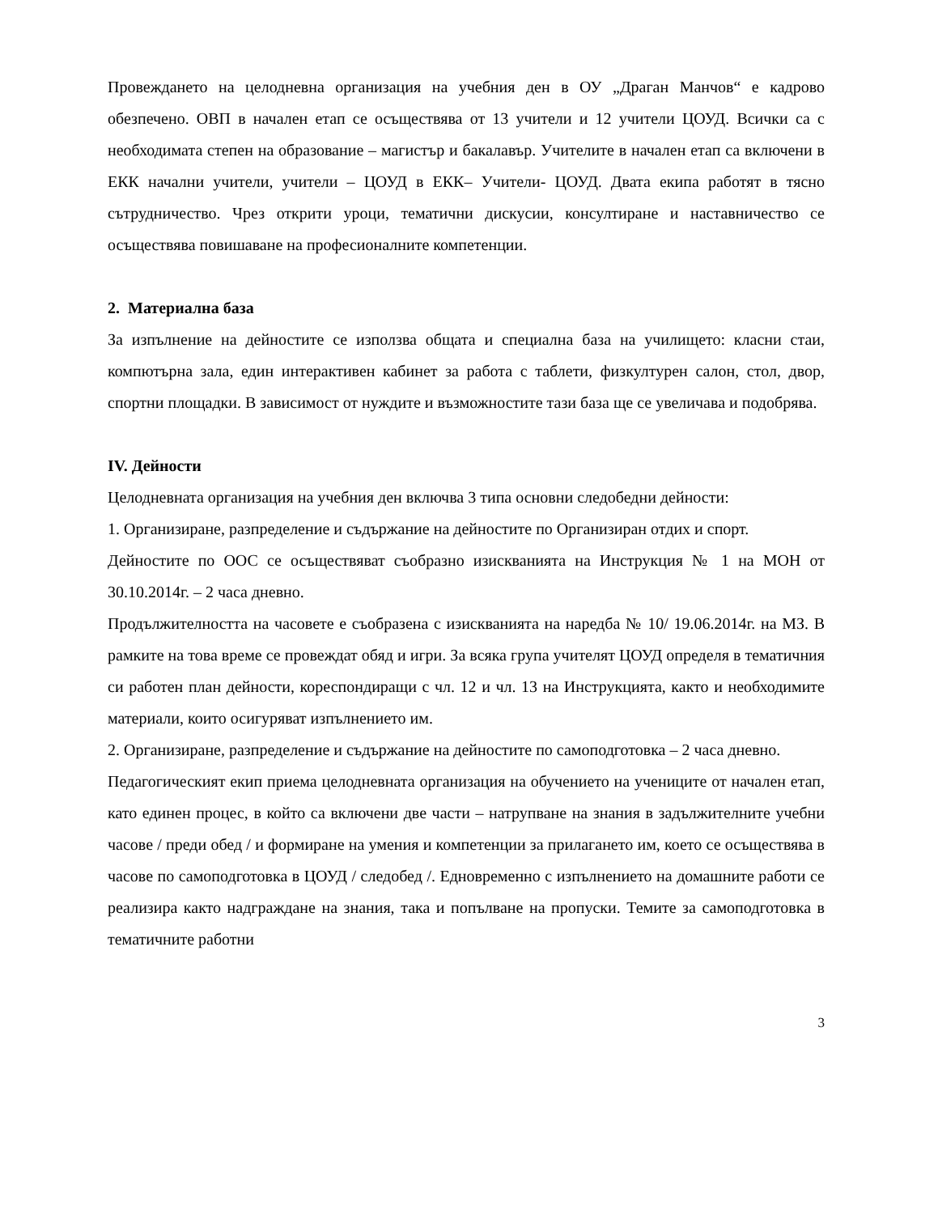Провеждането на целодневна организация на учебния ден в ОУ „Драган Манчов“ е кадрово обезпечено. ОВП в начален етап се осъществява от 13 учители и 12 учители ЦОУД. Всички са с необходимата степен на образование – магистър и бакалавър. Учителите в начален етап са включени в ЕКК начални учители, учители – ЦОУД в ЕКК– Учители- ЦОУД. Двата екипа работят в тясно сътрудничество. Чрез открити уроци, тематични дискусии, консултиране и наставничество се осъществява повишаване на професионалните компетенции.
2. Материална база
За изпълнение на дейностите се използва общата и специална база на училището: класни стаи, компютърна зала, един интерактивен кабинет за работа с таблети, физкултурен салон, стол, двор, спортни площадки. В зависимост от нуждите и възможностите тази база ще се увеличава и подобрява.
IV. Дейности
Целодневната организация на учебния ден включва 3 типа основни следобедни дейности:
1. Организиране, разпределение и съдържание на дейностите по Организиран отдих и спорт.
Дейностите по ООС се осъществяват съобразно изискванията на Инструкция № 1 на МОН от 30.10.2014г. – 2 часа дневно.
Продължителността на часовете е съобразена с изискванията на наредба № 10/ 19.06.2014г. на МЗ. В рамките на това време се провеждат обяд и игри. За всяка група учителят ЦОУД определя в тематичния си работен план дейности, кореспондиращи с чл. 12 и чл. 13 на Инструкцията, както и необходимите материали, които осигуряват изпълнението им.
2. Организиране, разпределение и съдържание на дейностите по самоподготовка – 2 часа дневно.
Педагогическият екип приема целодневната организация на обучението на учениците от начален етап, като единен процес, в който са включени две части – натрупване на знания в задължителните учебни часове / преди обед / и формиране на умения и компетенции за прилагането им, което се осъществява в часове по самоподготовка в ЦОУД / следобед /. Едновременно с изпълнението на домашните работи се реализира както надграждане на знания, така и попълване на пропуски. Темите за самоподготовка в тематичните работни
3